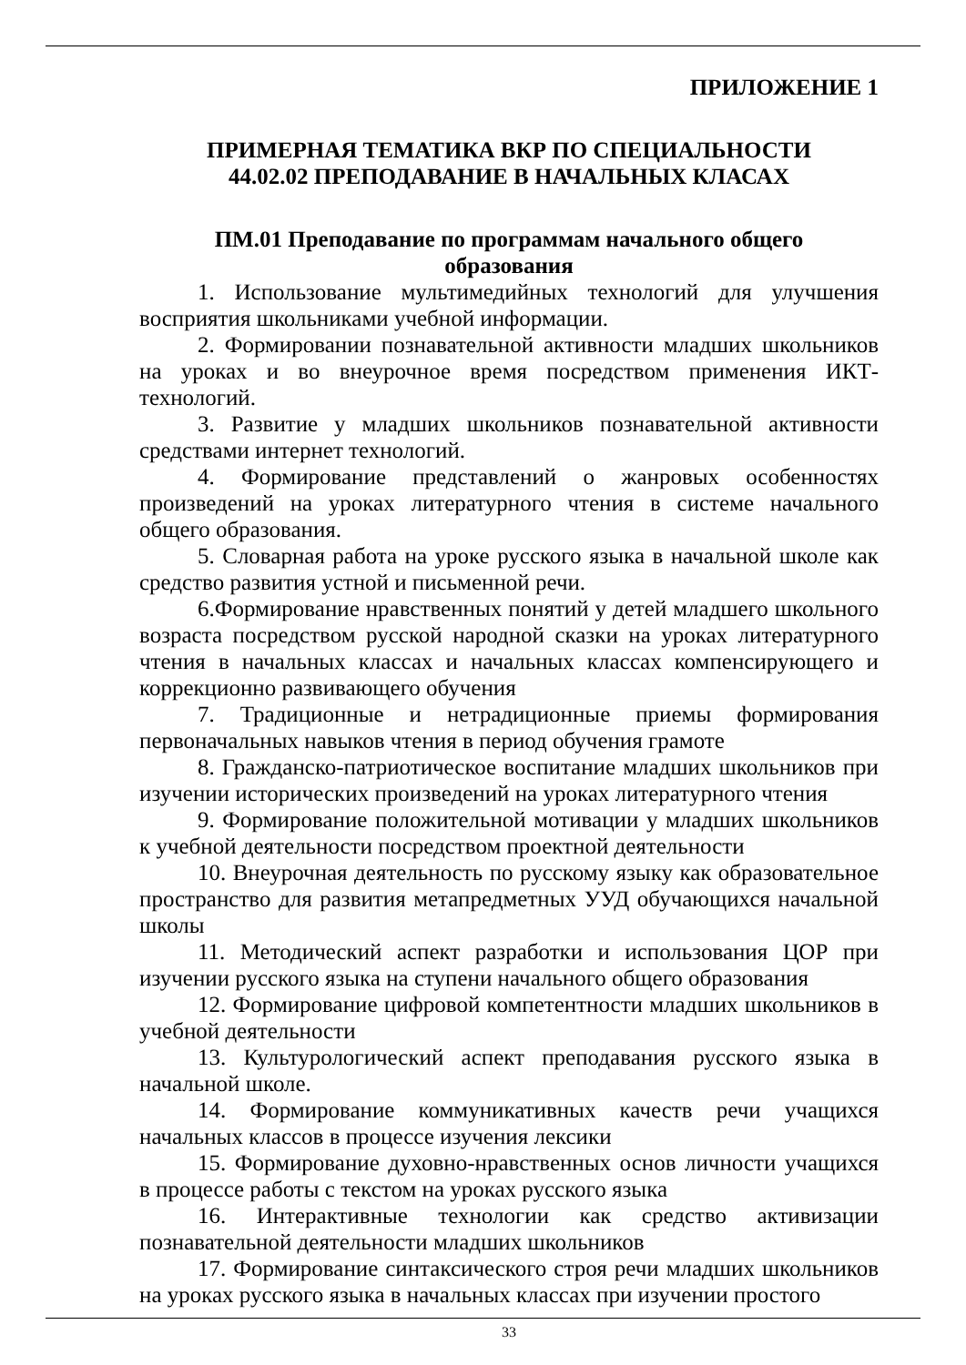ПРИЛОЖЕНИЕ 1
ПРИМЕРНАЯ ТЕМАТИКА ВКР ПО СПЕЦИАЛЬНОСТИ
44.02.02 ПРЕПОДАВАНИЕ В НАЧАЛЬНЫХ КЛАСАХ
ПМ.01 Преподавание по программам начального общего
образования
1. Использование мультимедийных технологий для улучшения восприятия школьниками учебной информации.
2. Формировании познавательной активности младших школьников на уроках и во внеурочное время посредством применения ИКТ-технологий.
3. Развитие у младших школьников познавательной активности средствами интернет технологий.
4. Формирование представлений о жанровых особенностях произведений на уроках литературного чтения в системе начального общего образования.
5. Словарная работа на уроке русского языка в начальной школе как средство развития устной и письменной речи.
6.Формирование нравственных понятий у детей младшего школьного возраста посредством русской народной сказки на уроках литературного чтения в начальных классах и начальных классах компенсирующего и коррекционно развивающего обучения
7. Традиционные и нетрадиционные приемы формирования первоначальных навыков чтения в период обучения грамоте
8. Гражданско-патриотическое воспитание младших школьников при изучении исторических произведений на уроках литературного чтения
9. Формирование положительной мотивации у младших школьников к учебной деятельности посредством проектной деятельности
10. Внеурочная деятельность по русскому языку как образовательное пространство для развития метапредметных УУД обучающихся начальной школы
11. Методический аспект разработки и использования ЦОР при изучении русского языка на ступени начального общего образования
12. Формирование цифровой компетентности младших школьников в учебной деятельности
13. Культурологический аспект преподавания русского языка в начальной школе.
14. Формирование коммуникативных качеств речи учащихся начальных классов в процессе изучения лексики
15. Формирование духовно-нравственных основ личности учащихся в процессе работы с текстом на уроках русского языка
16. Интерактивные технологии как средство активизации познавательной деятельности младших школьников
17. Формирование синтаксического строя речи младших школьников на уроках русского языка в начальных классах при изучении простого
33